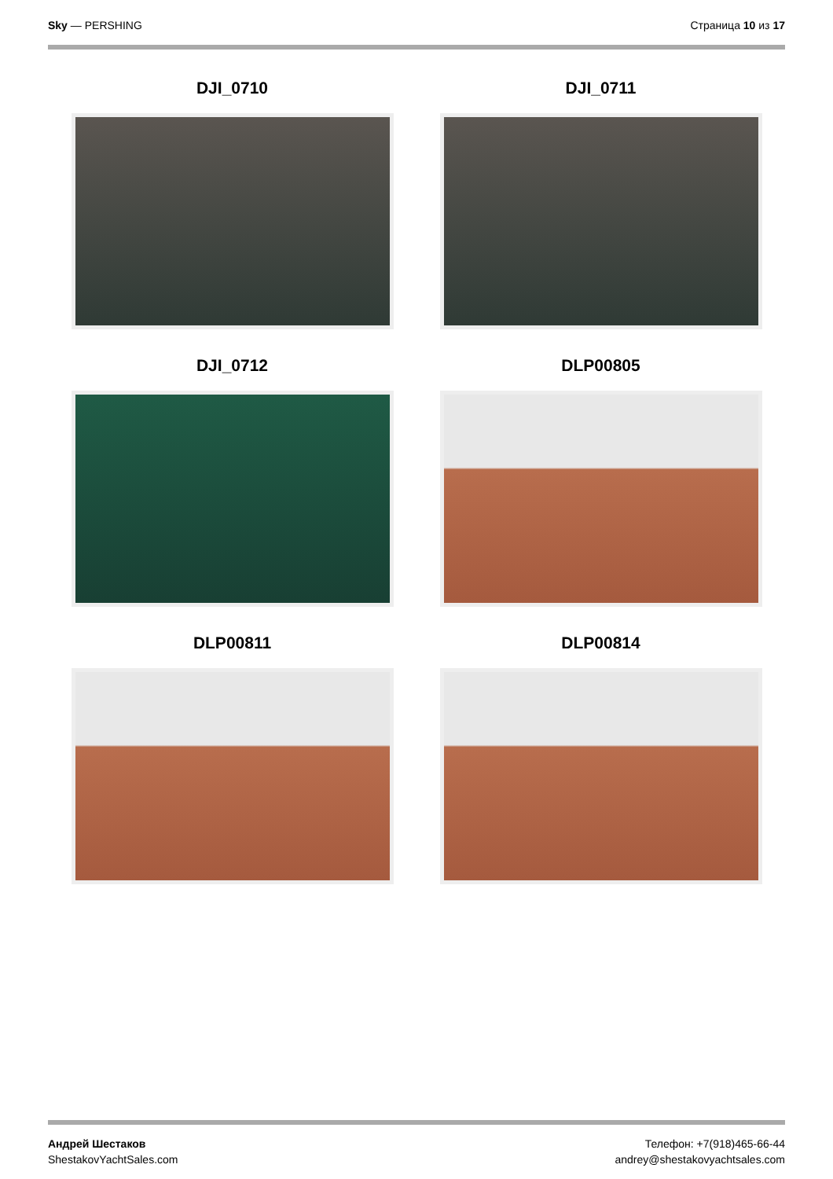Sky — PERSHING Страница 10 из 17
DJI_0710
DJI_0711
DJI_0712
DLP00805
DLP00811
DLP00814
Андрей Шестаков
ShestakovYachtSales.com
Телефон: +7(918)465-66-44
andrey@shestakovyachtsales.com